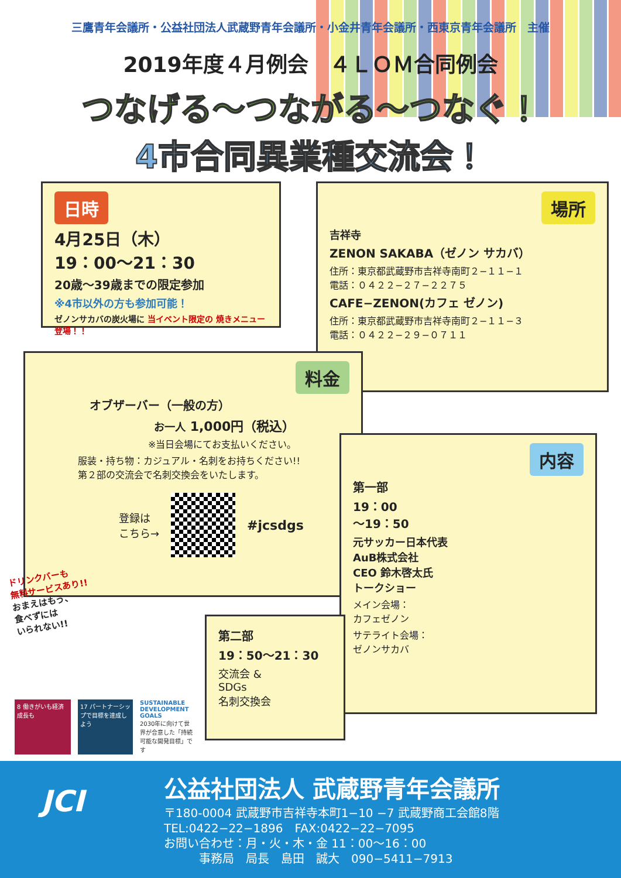三鷹青年会議所・公益社団法人武蔵野青年会議所・小金井青年会議所・西東京青年会議所　主催
2019年度４月例会　４ＬＯＭ合同例会
つなげる〜つながる〜つなぐ！
4市合同異業種交流会！
日時
4月25日（木）
19：00〜21：30
20歳〜39歳までの限定参加
※4市以外の方も参加可能！
ゼノンサカバの炭火場に 当イベント限定の 焼きメニュー登場！！
場所
吉祥寺
ZENON SAKABA（ゼノン サカバ）
住所：東京都武蔵野市吉祥寺南町２−１１−１
電話：０４２２−２７−２２７５
CAFE−ZENON(カフェ ゼノン)
住所：東京都武蔵野市吉祥寺南町２−１１−３
電話：０４２２−２９−０７１１
料金
オブザーバー（一般の方）
お一人 1,000円（税込）
※当日会場にてお支払いください。
服装・持ち物：カジュアル・名刺をお持ちください!!
第２部の交流会で名刺交換会をいたします。
登録は
こちら→
#jcsdgs
ドリンクバーも
無料サービスあり!!
おまえはもう、
食べずには
いられない!!
内容
第一部
19：00
〜19：50
元サッカー日本代表
AuB株式会社
CEO 鈴木啓太氏
トークショー
メイン会場：
カフェゼノン
サテライト会場：
ゼノンサカバ
第二部
19：50〜21：30
交流会 &
SDGs
名刺交換会
8 働きがいも経済成長も
17 パートナーシップで目標を達成しよう
SUSTAINABLE DEVELOPMENT GOALS
2030年に向けて世界が合意した「持続可能な開発目標」です
JCI
公益社団法人 武蔵野青年会議所
〒180-0004 武蔵野市吉祥寺本町1−10 −7 武蔵野商工会館8階
TEL:0422−22−1896　FAX:0422−22−7095
お問い合わせ：月・火・木・金 11：00〜16：00
　　　事務局　局長　島田　誠大　090−5411−7913